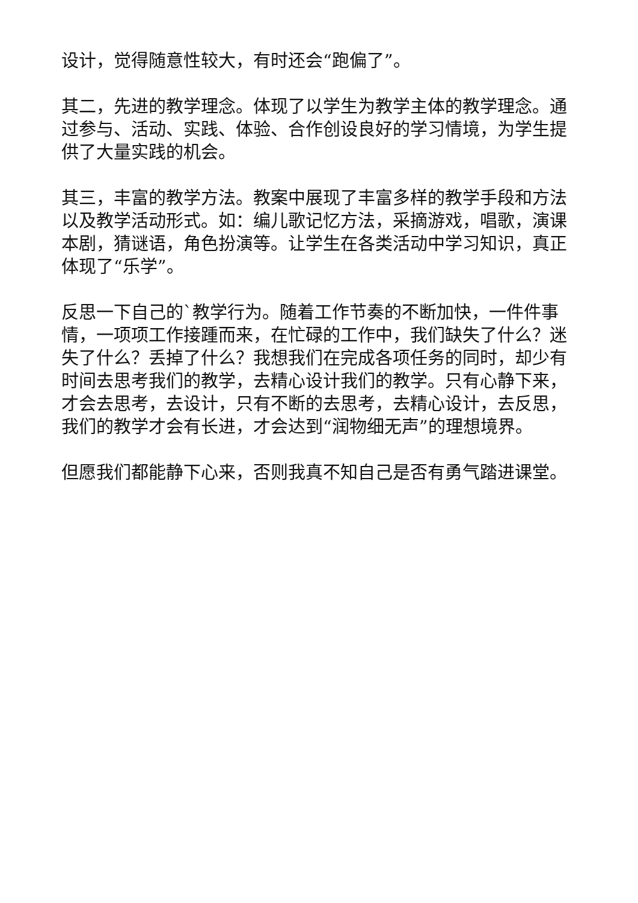设计，觉得随意性较大，有时还会“跑偏了”。
其二，先进的教学理念。体现了以学生为教学主体的教学理念。通过参与、活动、实践、体验、合作创设良好的学习情境，为学生提供了大量实践的机会。
其三，丰富的教学方法。教案中展现了丰富多样的教学手段和方法以及教学活动形式。如：编儿歌记忆方法，采摘游戏，唱歌，演课本剧，猜谜语，角色扮演等。让学生在各类活动中学习知识，真正体现了“乐学”。
反思一下自己的`教学行为。随着工作节奏的不断加快，一件件事情，一项项工作接踵而来，在忙碌的工作中，我们缺失了什么？迷失了什么？丢掉了什么？我想我们在完成各项任务的同时，却少有时间去思考我们的教学，去精心设计我们的教学。只有心静下来，才会去思考，去设计，只有不断的去思考，去精心设计，去反思，我们的教学才会有长进，才会达到“润物细无声”的理想境界。
但愿我们都能静下心来，否则我真不知自己是否有勇气踏进课堂。